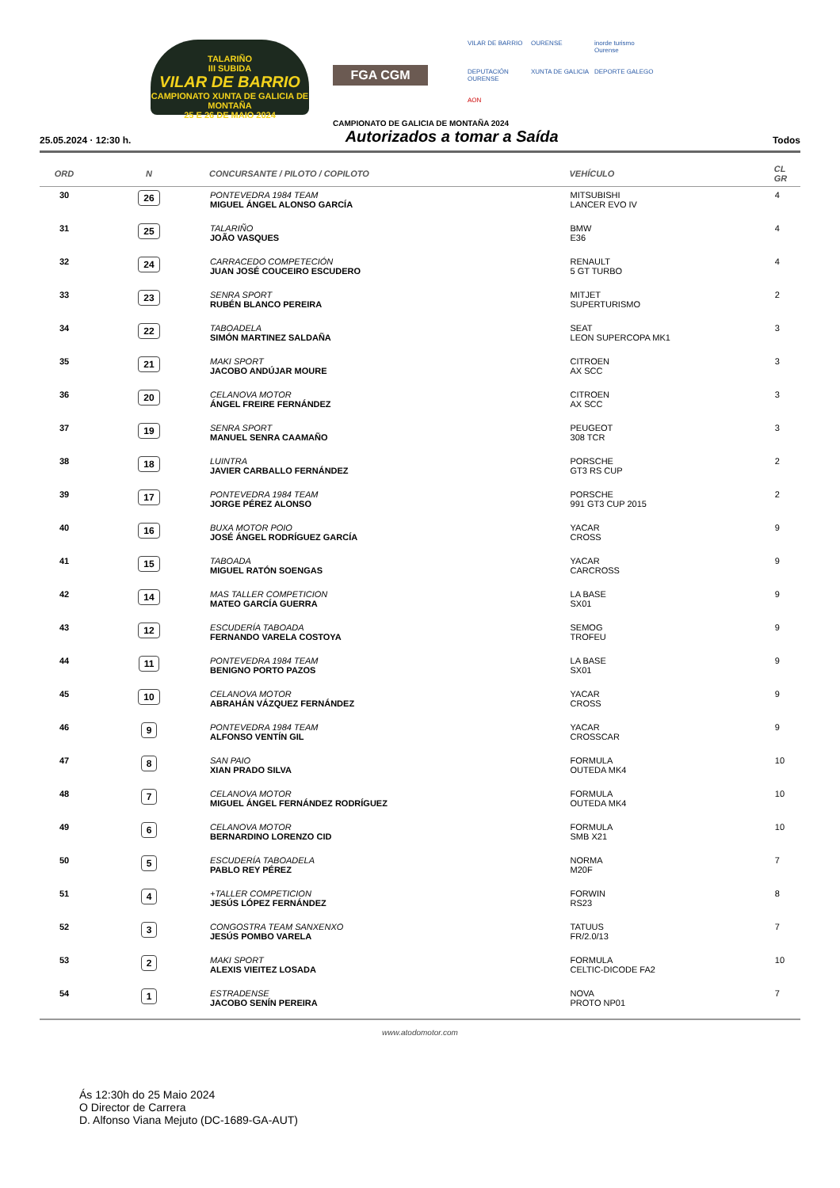TALARIÑO
III SUBIDA
VILAR DE BARRIO
CAMPIONATO XUNTA DE GALICIA DE MONTAÑA
25 E 26 DE MAIO 2024
FGA CGM
VILAR DE BARRIO
OURENSE
inorde turismo Ourense
DEPUTACIÓN OURENSE
XUNTA DE GALICIA
DEPORTE GALEGO
AON
CAMPIONATO DE GALICIA DE MONTAÑA 2024
25.05.2024 · 12:30 h.
Autorizados a tomar a Saída
Todos
| ORD | N | CONCURSANTE / PILOTO / COPILOTO | VEHÍCULO | CL GR |
| --- | --- | --- | --- | --- |
| 30 | 26 | PONTEVEDRA 1984 TEAM MIGUEL ÁNGEL ALONSO GARCÍA | MITSUBISHI LANCER EVO IV | 4 |
| 31 | 25 | TALARIÑO JOÃO VASQUES | BMW E36 | 4 |
| 32 | 24 | CARRACEDO COMPETECIÓN JUAN JOSÉ COUCEIRO ESCUDERO | RENAULT 5 GT TURBO | 4 |
| 33 | 23 | SENRA SPORT RUBÉN BLANCO PEREIRA | MITJET SUPERTURISMO | 2 |
| 34 | 22 | TABOADELA SIMÓN MARTINEZ SALDAÑA | SEAT LEON SUPERCOPA MK1 | 3 |
| 35 | 21 | MAKI SPORT JACOBO ANDÚJAR MOURE | CITROEN AX SCC | 3 |
| 36 | 20 | CELANOVA MOTOR ÁNGEL FREIRE FERNÁNDEZ | CITROEN AX SCC | 3 |
| 37 | 19 | SENRA SPORT MANUEL SENRA CAAMAÑO | PEUGEOT 308 TCR | 3 |
| 38 | 18 | LUINTRA JAVIER CARBALLO FERNÁNDEZ | PORSCHE GT3 RS CUP | 2 |
| 39 | 17 | PONTEVEDRA 1984 TEAM JORGE PÉREZ ALONSO | PORSCHE 991 GT3 CUP 2015 | 2 |
| 40 | 16 | BUXA MOTOR POIO JOSÉ ÁNGEL RODRÍGUEZ GARCÍA | YACAR CROSS | 9 |
| 41 | 15 | TABOADA MIGUEL RATÓN SOENGAS | YACAR CARCROSS | 9 |
| 42 | 14 | MAS TALLER COMPETICION MATEO GARCÍA GUERRA | LA BASE SX01 | 9 |
| 43 | 12 | ESCUDERÍA TABOADA FERNANDO VARELA COSTOYA | SEMOG TROFEU | 9 |
| 44 | 11 | PONTEVEDRA 1984 TEAM BENIGNO PORTO PAZOS | LA BASE SX01 | 9 |
| 45 | 10 | CELANOVA MOTOR ABRAHÁN VÁZQUEZ FERNÁNDEZ | YACAR CROSS | 9 |
| 46 | 9 | PONTEVEDRA 1984 TEAM ALFONSO VENTÍN GIL | YACAR CROSSCAR | 9 |
| 47 | 8 | SAN PAIO XIAN PRADO SILVA | FORMULA OUTEDA MK4 | 10 |
| 48 | 7 | CELANOVA MOTOR MIGUEL ÁNGEL FERNÁNDEZ RODRÍGUEZ | FORMULA OUTEDA MK4 | 10 |
| 49 | 6 | CELANOVA MOTOR BERNARDINO LORENZO CID | FORMULA SMB X21 | 10 |
| 50 | 5 | ESCUDERÍA TABOADELA PABLO REY PÉREZ | NORMA M20F | 7 |
| 51 | 4 | +TALLER COMPETICION JESÚS LÓPEZ FERNÁNDEZ | FORWIN RS23 | 8 |
| 52 | 3 | CONGOSTRA TEAM SANXENXO JESÚS POMBO VARELA | TATUUS FR/2.0/13 | 7 |
| 53 | 2 | MAKI SPORT ALEXIS VIEITEZ LOSADA | FORMULA CELTIC-DICODE FA2 | 10 |
| 54 | 1 | ESTRADENSE JACOBO SENÍN PEREIRA | NOVA PROTO NP01 | 7 |
www.atodomotor.com
Ás 12:30h do 25 Maio 2024
O Director de Carrera
D. Alfonso Viana Mejuto (DC-1689-GA-AUT)